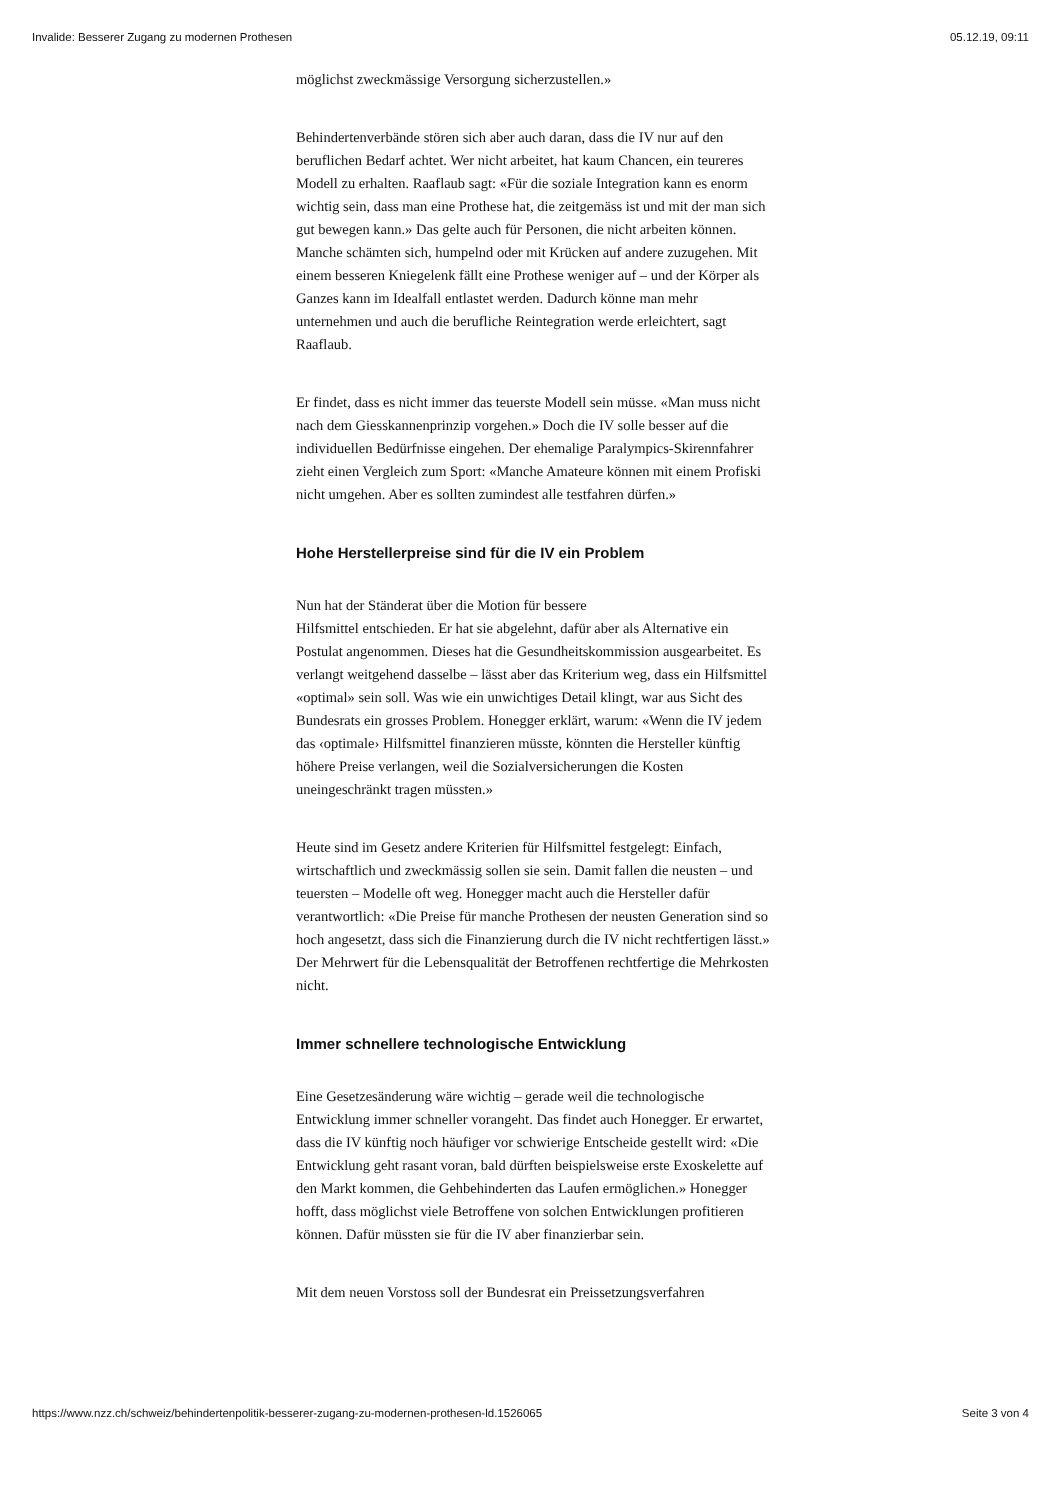Invalide: Besserer Zugang zu modernen Prothesen 05.12.19, 09:11
möglichst zweckmässige Versorgung sicherzustellen.»
Behindertenverbände stören sich aber auch daran, dass die IV nur auf den beruflichen Bedarf achtet. Wer nicht arbeitet, hat kaum Chancen, ein teureres Modell zu erhalten. Raaflaub sagt: «Für die soziale Integration kann es enorm wichtig sein, dass man eine Prothese hat, die zeitgemäss ist und mit der man sich gut bewegen kann.» Das gelte auch für Personen, die nicht arbeiten können. Manche schämten sich, humpelnd oder mit Krücken auf andere zuzugehen. Mit einem besseren Kniegelenk fällt eine Prothese weniger auf – und der Körper als Ganzes kann im Idealfall entlastet werden. Dadurch könne man mehr unternehmen und auch die berufliche Reintegration werde erleichtert, sagt Raaflaub.
Er findet, dass es nicht immer das teuerste Modell sein müsse. «Man muss nicht nach dem Giesskannenprinzip vorgehen.» Doch die IV solle besser auf die individuellen Bedürfnisse eingehen. Der ehemalige Paralympics-Skirennfahrer zieht einen Vergleich zum Sport: «Manche Amateure können mit einem Profiski nicht umgehen. Aber es sollten zumindest alle testfahren dürfen.»
Hohe Herstellerpreise sind für die IV ein Problem
Nun hat der Ständerat über die Motion für bessere
Hilfsmittel entschieden. Er hat sie abgelehnt, dafür aber als Alternative ein Postulat angenommen. Dieses hat die Gesundheitskommission ausgearbeitet. Es verlangt weitgehend dasselbe – lässt aber das Kriterium weg, dass ein Hilfsmittel «optimal» sein soll. Was wie ein unwichtiges Detail klingt, war aus Sicht des Bundesrats ein grosses Problem. Honegger erklärt, warum: «Wenn die IV jedem das ‹optimale› Hilfsmittel finanzieren müsste, könnten die Hersteller künftig höhere Preise verlangen, weil die Sozialversicherungen die Kosten uneingeschränkt tragen müssten.»
Heute sind im Gesetz andere Kriterien für Hilfsmittel festgelegt: Einfach, wirtschaftlich und zweckmässig sollen sie sein. Damit fallen die neusten – und teuersten – Modelle oft weg. Honegger macht auch die Hersteller dafür verantwortlich: «Die Preise für manche Prothesen der neusten Generation sind so hoch angesetzt, dass sich die Finanzierung durch die IV nicht rechtfertigen lässt.» Der Mehrwert für die Lebensqualität der Betroffenen rechtfertige die Mehrkosten nicht.
Immer schnellere technologische Entwicklung
Eine Gesetzesänderung wäre wichtig – gerade weil die technologische Entwicklung immer schneller vorangeht. Das findet auch Honegger. Er erwartet, dass die IV künftig noch häufiger vor schwierige Entscheide gestellt wird: «Die Entwicklung geht rasant voran, bald dürften beispielsweise erste Exoskelette auf den Markt kommen, die Gehbehinderten das Laufen ermöglichen.» Honegger hofft, dass möglichst viele Betroffene von solchen Entwicklungen profitieren können. Dafür müssten sie für die IV aber finanzierbar sein.
Mit dem neuen Vorstoss soll der Bundesrat ein Preissetzungsverfahren
https://www.nzz.ch/schweiz/behindertenpolitik-besserer-zugang-zu-modernen-prothesen-ld.1526065 Seite 3 von 4